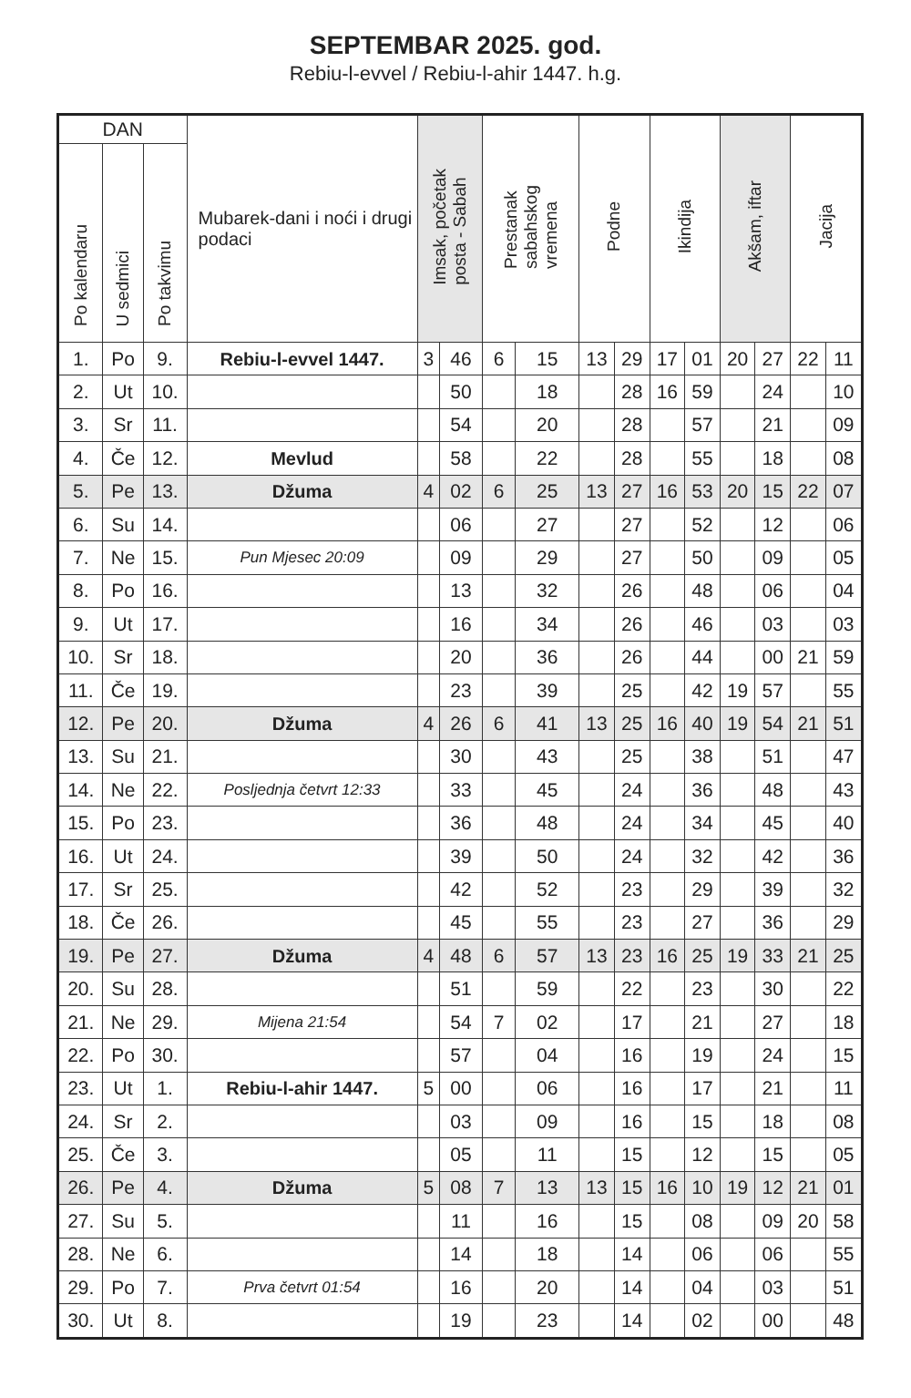SEPTEMBAR 2025. god.
Rebiu-l-evvel / Rebiu-l-ahir 1447. h.g.
| DAN | | | Mubarek-dani i noći i drugi podaci | Imsak, početak posta - Sabah | | Prestanak sabahskog vremena | | Podne | | Ikindija | | Akšam, iftar | | Jacija | |
| --- | --- | --- | --- | --- | --- | --- | --- | --- | --- | --- | --- | --- | --- | --- | --- |
| Po kalendaru | U sedmici | Po takvimu | | | | | | | | | | | | | |
| 1. | Po | 9. | Rebiu-l-evvel 1447. | 3 | 46 | 6 | 15 | 13 | 29 | 17 | 01 | 20 | 27 | 22 | 11 |
| 2. | Ut | 10. | | | 50 | | 18 | | 28 | 16 | 59 | | 24 | | 10 |
| 3. | Sr | 11. | | | 54 | | 20 | | 28 | | 57 | | 21 | | 09 |
| 4. | Če | 12. | Mevlud | | 58 | | 22 | | 28 | | 55 | | 18 | | 08 |
| 5. | Pe | 13. | Džuma | 4 | 02 | 6 | 25 | 13 | 27 | 16 | 53 | 20 | 15 | 22 | 07 |
| 6. | Su | 14. | | | 06 | | 27 | | 27 | | 52 | | 12 | | 06 |
| 7. | Ne | 15. | Pun Mjesec 20:09 | | 09 | | 29 | | 27 | | 50 | | 09 | | 05 |
| 8. | Po | 16. | | | 13 | | 32 | | 26 | | 48 | | 06 | | 04 |
| 9. | Ut | 17. | | | 16 | | 34 | | 26 | | 46 | | 03 | | 03 |
| 10. | Sr | 18. | | | 20 | | 36 | | 26 | | 44 | | 00 | 21 | 59 |
| 11. | Če | 19. | | | 23 | | 39 | | 25 | | 42 | 19 | 57 | | 55 |
| 12. | Pe | 20. | Džuma | 4 | 26 | 6 | 41 | 13 | 25 | 16 | 40 | 19 | 54 | 21 | 51 |
| 13. | Su | 21. | | | 30 | | 43 | | 25 | | 38 | | 51 | | 47 |
| 14. | Ne | 22. | Posljednja četvrt 12:33 | | 33 | | 45 | | 24 | | 36 | | 48 | | 43 |
| 15. | Po | 23. | | | 36 | | 48 | | 24 | | 34 | | 45 | | 40 |
| 16. | Ut | 24. | | | 39 | | 50 | | 24 | | 32 | | 42 | | 36 |
| 17. | Sr | 25. | | | 42 | | 52 | | 23 | | 29 | | 39 | | 32 |
| 18. | Če | 26. | | | 45 | | 55 | | 23 | | 27 | | 36 | | 29 |
| 19. | Pe | 27. | Džuma | 4 | 48 | 6 | 57 | 13 | 23 | 16 | 25 | 19 | 33 | 21 | 25 |
| 20. | Su | 28. | | | 51 | | 59 | | 22 | | 23 | | 30 | | 22 |
| 21. | Ne | 29. | Mijena 21:54 | | 54 | 7 | 02 | | 17 | | 21 | | 27 | | 18 |
| 22. | Po | 30. | | | 57 | | 04 | | 16 | | 19 | | 24 | | 15 |
| 23. | Ut | 1. | Rebiu-l-ahir 1447. | 5 | 00 | | 06 | | 16 | | 17 | | 21 | | 11 |
| 24. | Sr | 2. | | | 03 | | 09 | | 16 | | 15 | | 18 | | 08 |
| 25. | Če | 3. | | | 05 | | 11 | | 15 | | 12 | | 15 | | 05 |
| 26. | Pe | 4. | Džuma | 5 | 08 | 7 | 13 | 13 | 15 | 16 | 10 | 19 | 12 | 21 | 01 |
| 27. | Su | 5. | | | 11 | | 16 | | 15 | | 08 | | 09 | 20 | 58 |
| 28. | Ne | 6. | | | 14 | | 18 | | 14 | | 06 | | 06 | | 55 |
| 29. | Po | 7. | Prva četvrt 01:54 | | 16 | | 20 | | 14 | | 04 | | 03 | | 51 |
| 30. | Ut | 8. | | | 19 | | 23 | | 14 | | 02 | | 00 | | 48 |